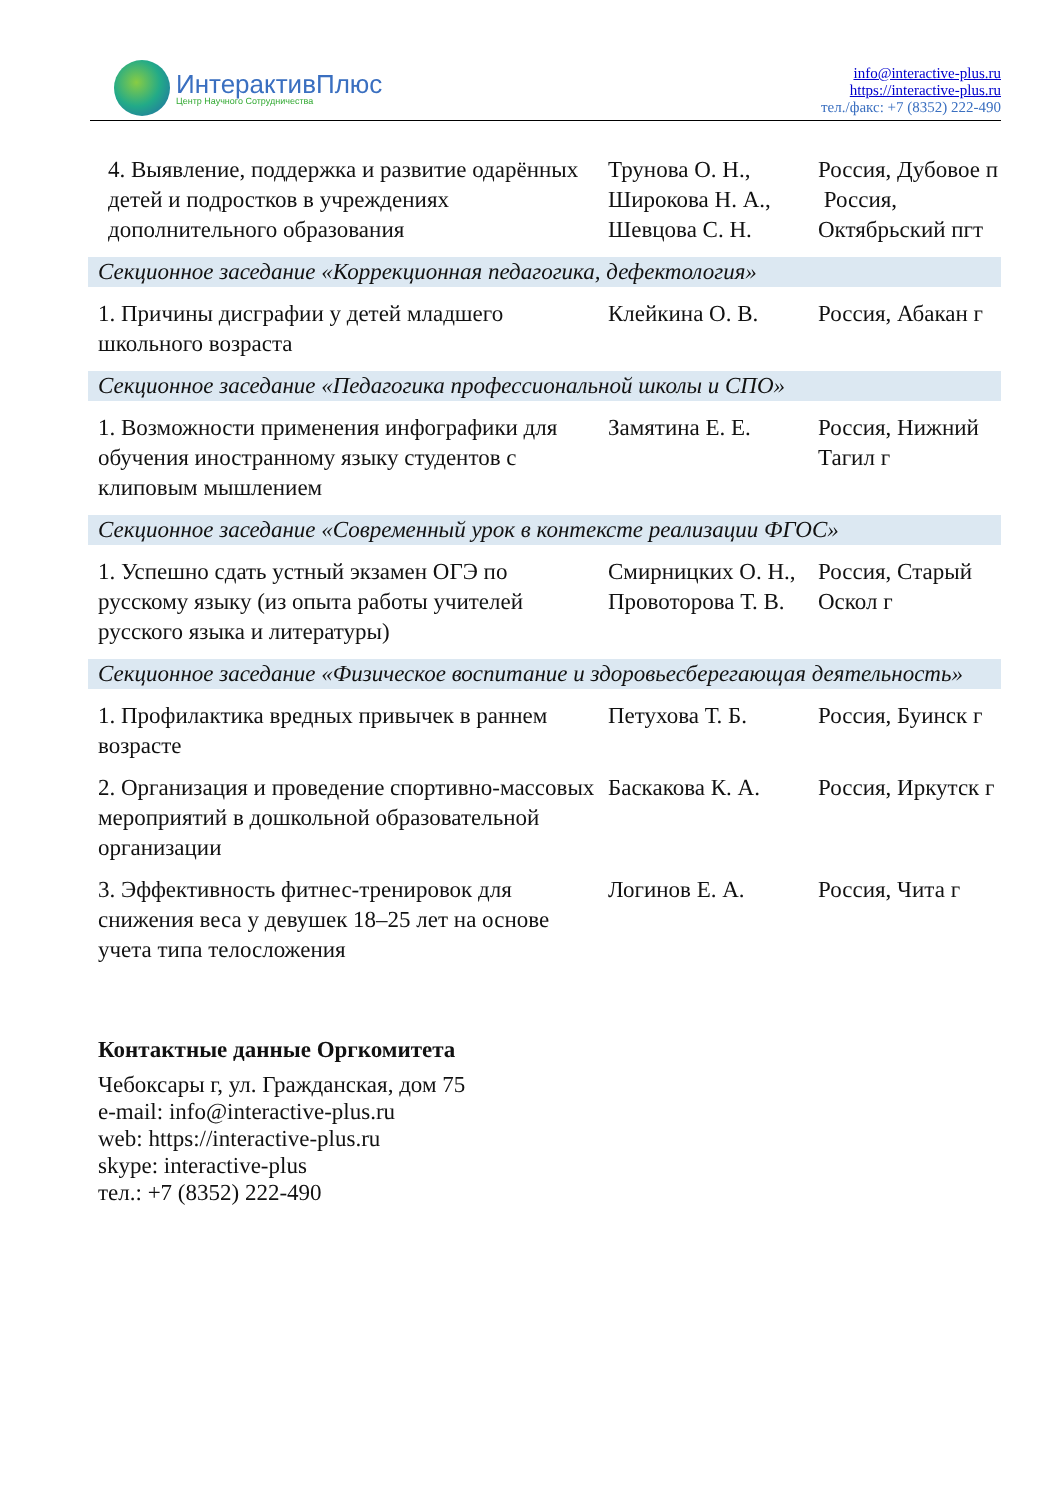ИнтерактивПлюс
Центр Научного Сотрудничества
info@interactive-plus.ru
https://interactive-plus.ru
тел./факс: +7 (8352) 222-490
| 4. Выявление, поддержка и развитие одарённых детей и подростков в учреждениях дополнительного образования | Трунова О. Н., Широкова Н. А., Шевцова С. Н. | Россия, Дубовое п Россия, Октябрьский пгт |
| Секционное заседание «Коррекционная педагогика, дефектология» | | |
| 1. Причины дисграфии у детей младшего школьного возраста | Клейкина О. В. | Россия, Абакан г |
| Секционное заседание «Педагогика профессиональной школы и СПО» | | |
| 1. Возможности применения инфографики для обучения иностранному языку студентов с клиповым мышлением | Замятина Е. Е. | Россия, Нижний Тагил г |
| Секционное заседание «Современный урок в контексте реализации ФГОС» | | |
| 1. Успешно сдать устный экзамен ОГЭ по русскому языку (из опыта работы учителей русского языка и литературы) | Смирницких О. Н., Провоторова Т. В. | Россия, Старый Оскол г |
| Секционное заседание «Физическое воспитание и здоровьесберегающая деятельность» | | |
| 1. Профилактика вредных привычек в раннем возрасте | Петухова Т. Б. | Россия, Буинск г |
| 2. Организация и проведение спортивно-массовых мероприятий в дошкольной образовательной организации | Баскакова К. А. | Россия, Иркутск г |
| 3. Эффективность фитнес-тренировок для снижения веса у девушек 18–25 лет на основе учета типа телосложения | Логинов Е. А. | Россия, Чита г |
Контактные данные Оргкомитета
Чебоксары г, ул. Гражданская, дом 75
e-mail: info@interactive-plus.ru
web: https://interactive-plus.ru
skype: interactive-plus
тел.: +7 (8352) 222-490